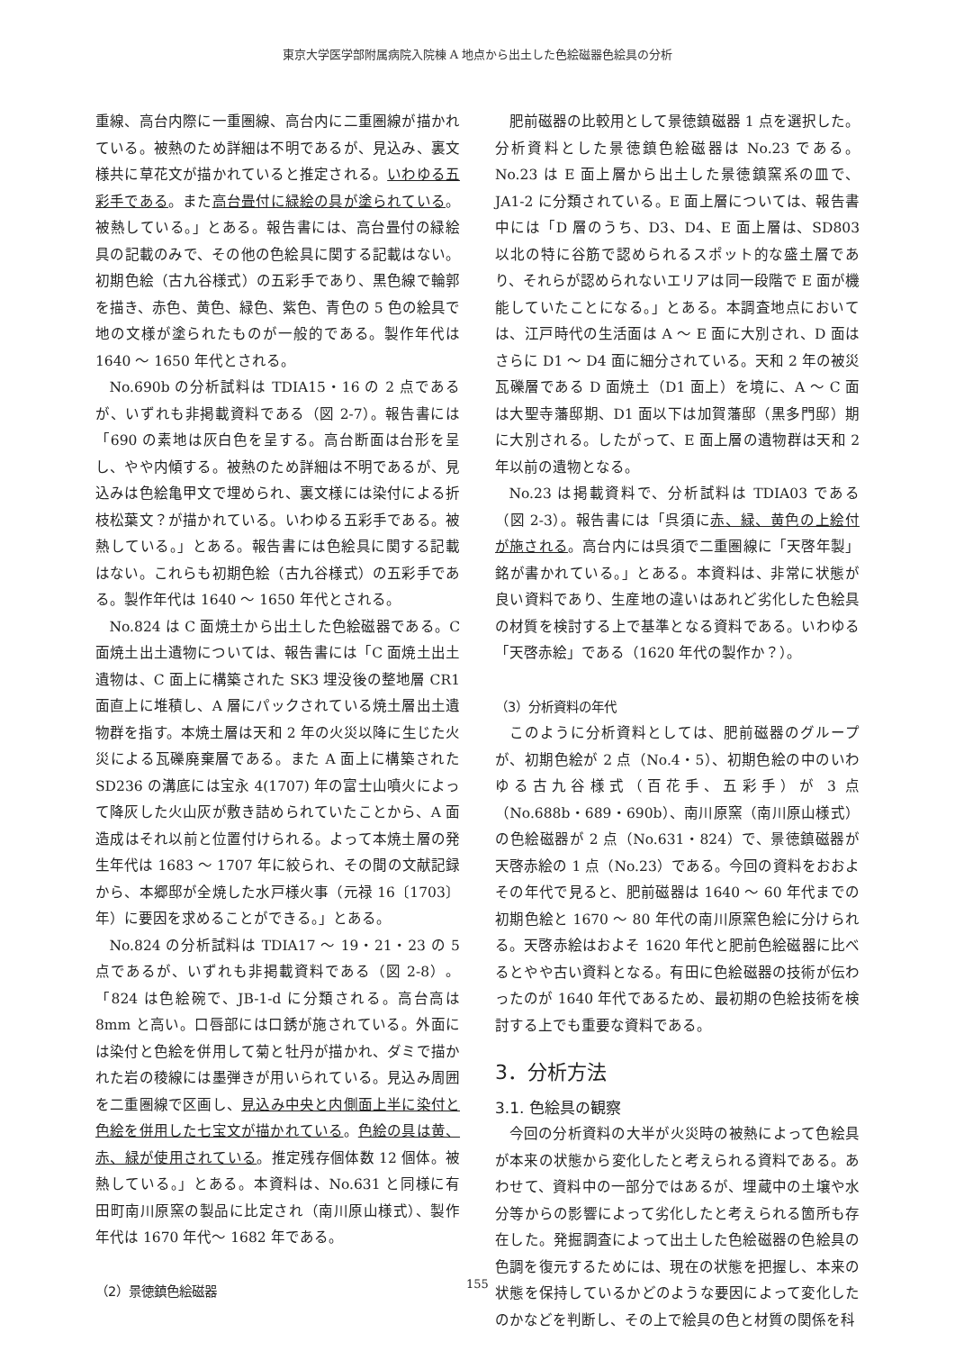東京大学医学部附属病院入院棟 A 地点から出土した色絵磁器色絵具の分析
重線、高台内際に一重圏線、高台内に二重圏線が描かれている。被熱のため詳細は不明であるが、見込み、裏文様共に草花文が描かれていると推定される。いわゆる五彩手である。また高台畳付に緑絵の具が塗られている。被熱している。」とある。報告書には、高台畳付の緑絵具の記載のみで、その他の色絵具に関する記載はない。初期色絵（古九谷様式）の五彩手であり、黒色線で輪郭を描き、赤色、黄色、緑色、紫色、青色の 5 色の絵具で地の文様が塗られたものが一般的である。製作年代は 1640 ～ 1650 年代とされる。
No.690b の分析試料は TDIA15・16 の 2 点であるが、いずれも非掲載資料である（図 2-7）。報告書には「690 の素地は灰白色を呈する。高台断面は台形を呈し、やや内傾する。被熱のため詳細は不明であるが、見込みは色絵亀甲文で埋められ、裏文様には染付による折枝松葉文？が描かれている。いわゆる五彩手である。被熱している。」とある。報告書には色絵具に関する記載はない。これらも初期色絵（古九谷様式）の五彩手である。製作年代は 1640 ～ 1650 年代とされる。
No.824 は C 面焼土から出土した色絵磁器である。C 面焼土出土遺物については、報告書には「C 面焼土出土遺物は、C 面上に構築された SK3 埋没後の整地層 CR1 面直上に堆積し、A 層にパックされている焼土層出土遺物群を指す。本焼土層は天和 2 年の火災以降に生じた火災による瓦礫廃棄層である。また A 面上に構築された SD236 の溝底には宝永 4(1707) 年の富士山噴火によって降灰した火山灰が敷き詰められていたことから、A 面造成はそれ以前と位置付けられる。よって本焼土層の発生年代は 1683 ～ 1707 年に絞られ、その間の文献記録から、本郷邸が全焼した水戸様火事（元禄 16〔1703〕年）に要因を求めることができる。」とある。
No.824 の分析試料は TDIA17 ～ 19・21・23 の 5 点であるが、いずれも非掲載資料である（図 2-8）。「824 は色絵碗で、JB-1-d に分類される。高台高は 8mm と高い。口唇部には口銹が施されている。外面には染付と色絵を併用して菊と牡丹が描かれ、ダミで描かれた岩の稜線には墨弾きが用いられている。見込み周囲を二重圏線で区画し、見込み中央と内側面上半に染付と色絵を併用した七宝文が描かれている。色絵の具は黄、赤、緑が使用されている。推定残存個体数 12 個体。被熱している。」とある。本資料は、No.631 と同様に有田町南川原窯の製品に比定され（南川原山様式）、製作年代は 1670 年代～ 1682 年である。
（2）景徳鎮色絵磁器
肥前磁器の比較用として景徳鎮磁器 1 点を選択した。分析資料とした景徳鎮色絵磁器は No.23 である。No.23 は E 面上層から出土した景徳鎮窯系の皿で、JA1-2 に分類されている。E 面上層については、報告書中には「D 層のうち、D3、D4、E 面上層は、SD803 以北の特に谷筋で認められるスポット的な盛土層であり、それらが認められないエリアは同一段階で E 面が機能していたことになる。」とある。本調査地点においては、江戸時代の生活面は A ～ E 面に大別され、D 面はさらに D1 ～ D4 面に細分されている。天和 2 年の被災瓦礫層である D 面焼土（D1 面上）を境に、A ～ C 面は大聖寺藩邸期、D1 面以下は加賀藩邸（黒多門邸）期に大別される。したがって、E 面上層の遺物群は天和 2 年以前の遺物となる。
No.23 は掲載資料で、分析試料は TDIA03 である（図 2-3）。報告書には「呉須に赤、緑、黄色の上絵付が施される。高台内には呉須で二重圏線に「天啓年製」銘が書かれている。」とある。本資料は、非常に状態が良い資料であり、生産地の違いはあれど劣化した色絵具の材質を検討する上で基準となる資料である。いわゆる「天啓赤絵」である（1620 年代の製作か？）。
（3）分析資料の年代
このように分析資料としては、肥前磁器のグループが、初期色絵が 2 点（No.4・5）、初期色絵の中のいわゆる古九谷様式（百花手、五彩手）が 3 点（No.688b・689・690b）、南川原窯（南川原山様式）の色絵磁器が 2 点（No.631・824）で、景徳鎮磁器が天啓赤絵の 1 点（No.23）である。今回の資料をおおよその年代で見ると、肥前磁器は 1640 ～ 60 年代までの初期色絵と 1670 ～ 80 年代の南川原窯色絵に分けられる。天啓赤絵はおよそ 1620 年代と肥前色絵磁器に比べるとやや古い資料となる。有田に色絵磁器の技術が伝わったのが 1640 年代であるため、最初期の色絵技術を検討する上でも重要な資料である。
3．分析方法
3.1. 色絵具の観察
今回の分析資料の大半が火災時の被熱によって色絵具が本来の状態から変化したと考えられる資料である。あわせて、資料中の一部分ではあるが、埋蔵中の土壌や水分等からの影響によって劣化したと考えられる箇所も存在した。発掘調査によって出土した色絵磁器の色絵具の色調を復元するためには、現在の状態を把握し、本来の状態を保持しているかどのような要因によって変化したのかなどを判断し、その上で絵具の色と材質の関係を科
155